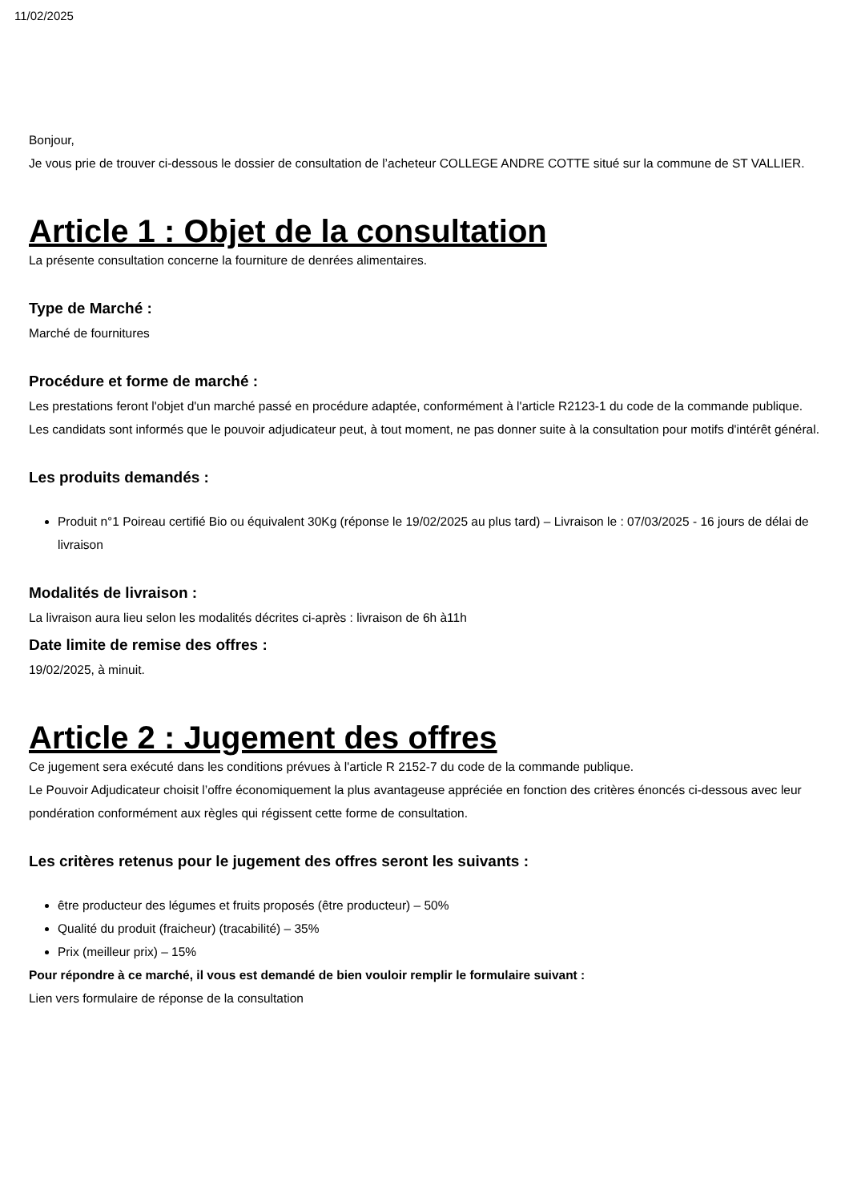11/02/2025
Bonjour,
Je vous prie de trouver ci-dessous le dossier de consultation de l’acheteur COLLEGE ANDRE COTTE situé sur la commune de ST VALLIER.
Article 1 : Objet de la consultation
La présente consultation concerne la fourniture de denrées alimentaires.
Type de Marché :
Marché de fournitures
Procédure et forme de marché :
Les prestations feront l'objet d'un marché passé en procédure adaptée, conformément à l'article R2123-1 du code de la commande publique.
Les candidats sont informés que le pouvoir adjudicateur peut, à tout moment, ne pas donner suite à la consultation pour motifs d'intérêt général.
Les produits demandés :
Produit n°1 Poireau certifié Bio ou équivalent 30Kg (réponse le 19/02/2025 au plus tard) – Livraison le : 07/03/2025 - 16 jours de délai de livraison
Modalités de livraison :
La livraison aura lieu selon les modalités décrites ci-après : livraison de 6h à11h
Date limite de remise des offres :
19/02/2025, à minuit.
Article 2 : Jugement des offres
Ce jugement sera exécuté dans les conditions prévues à l'article R 2152-7 du code de la commande publique.
Le Pouvoir Adjudicateur choisit l’offre économiquement la plus avantageuse appréciée en fonction des critères énoncés ci-dessous avec leur pondération conformément aux règles qui régissent cette forme de consultation.
Les critères retenus pour le jugement des offres seront les suivants :
être producteur des légumes et fruits proposés (être producteur) – 50%
Qualité du produit (fraicheur) (tracabilité) – 35%
Prix (meilleur prix) – 15%
Pour répondre à ce marché, il vous est demandé de bien vouloir remplir le formulaire suivant :
Lien vers formulaire de réponse de la consultation